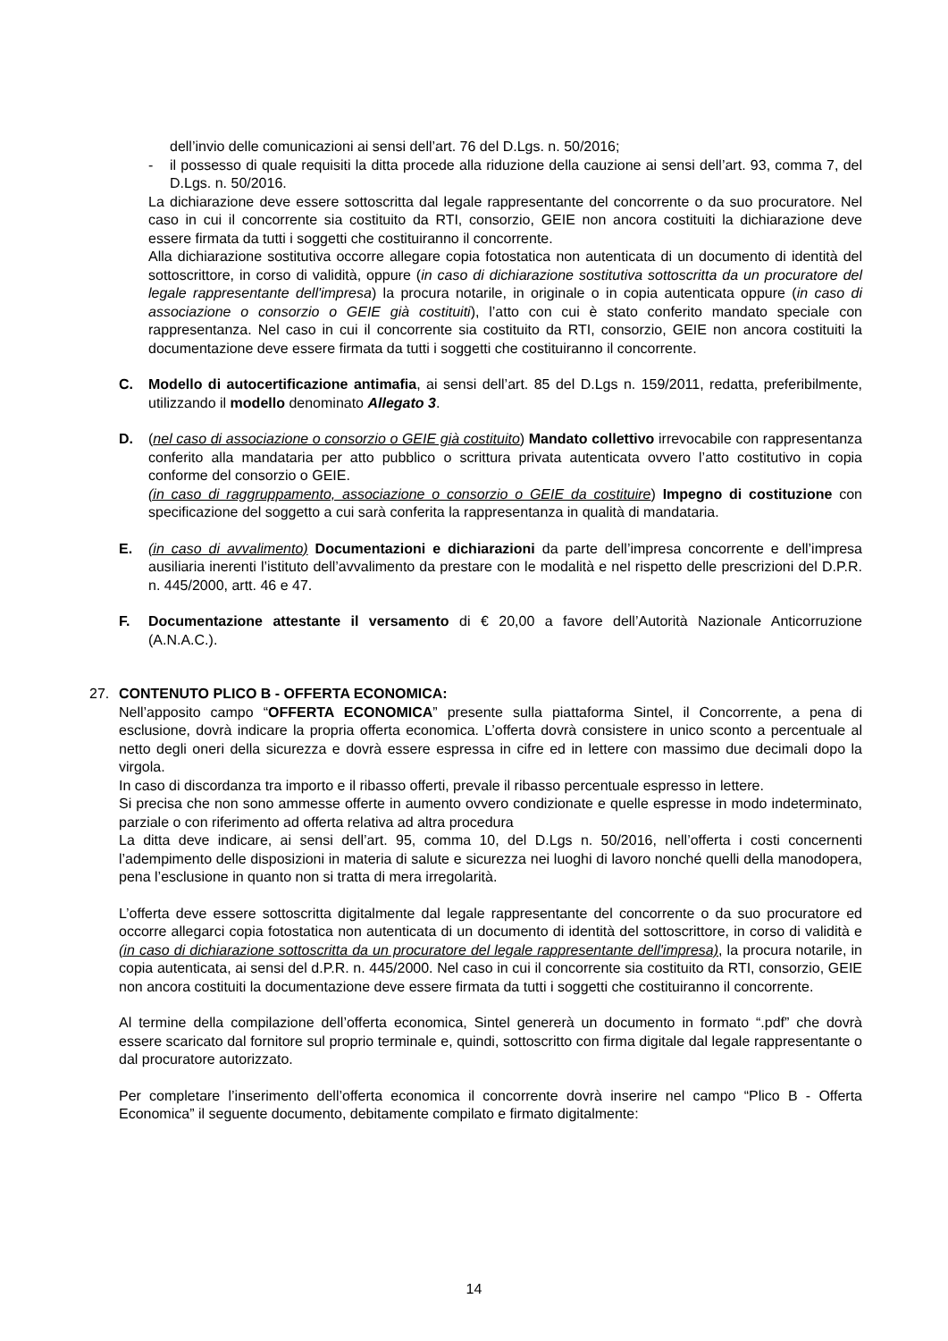dell’invio delle comunicazioni ai sensi dell’art. 76 del D.Lgs. n. 50/2016;
- il possesso di quale requisiti la ditta procede alla riduzione della cauzione ai sensi dell’art. 93, comma 7, del D.Lgs. n. 50/2016.
La dichiarazione deve essere sottoscritta dal legale rappresentante del concorrente o da suo procuratore. Nel caso in cui il concorrente sia costituito da RTI, consorzio, GEIE non ancora costituiti la dichiarazione deve essere firmata da tutti i soggetti che costituiranno il concorrente.
Alla dichiarazione sostitutiva occorre allegare copia fotostatica non autenticata di un documento di identità del sottoscrittore, in corso di validità, oppure (in caso di dichiarazione sostitutiva sottoscritta da un procuratore del legale rappresentante dell'impresa) la procura notarile, in originale o in copia autenticata oppure (in caso di associazione o consorzio o GEIE già costituiti), l’atto con cui è stato conferito mandato speciale con rappresentanza. Nel caso in cui il concorrente sia costituito da RTI, consorzio, GEIE non ancora costituiti la documentazione deve essere firmata da tutti i soggetti che costituiranno il concorrente.
C. Modello di autocertificazione antimafia, ai sensi dell’art. 85 del D.Lgs n. 159/2011, redatta, preferibilmente, utilizzando il modello denominato Allegato 3.
D. (nel caso di associazione o consorzio o GEIE già costituito) Mandato collettivo irrevocabile con rappresentanza conferito alla mandataria per atto pubblico o scrittura privata autenticata ovvero l’atto costitutivo in copia conforme del consorzio o GEIE.
(in caso di raggruppamento, associazione o consorzio o GEIE da costituire) Impegno di costituzione con specificazione del soggetto a cui sarà conferita la rappresentanza in qualità di mandataria.
E. (in caso di avvalimento) Documentazioni e dichiarazioni da parte dell’impresa concorrente e dell’impresa ausiliaria inerenti l’istituto dell’avvalimento da prestare con le modalità e nel rispetto delle prescrizioni del D.P.R. n. 445/2000, artt. 46 e 47.
F. Documentazione attestante il versamento di € 20,00 a favore dell’Autorità Nazionale Anticorruzione (A.N.A.C.).
27. CONTENUTO PLICO B - OFFERTA ECONOMICA:
Nell’apposito campo “OFFERTA ECONOMICA” presente sulla piattaforma Sintel, il Concorrente, a pena di esclusione, dovrà indicare la propria offerta economica. L’offerta dovrà consistere in unico sconto a percentuale al netto degli oneri della sicurezza e dovrà essere espressa in cifre ed in lettere con massimo due decimali dopo la virgola.
In caso di discordanza tra importo e il ribasso offerti, prevale il ribasso percentuale espresso in lettere.
Si precisa che non sono ammesse offerte in aumento ovvero condizionate e quelle espresse in modo indeterminato, parziale o con riferimento ad offerta relativa ad altra procedura
La ditta deve indicare, ai sensi dell’art. 95, comma 10, del D.Lgs n. 50/2016, nell’offerta i costi concernenti l’adempimento delle disposizioni in materia di salute e sicurezza nei luoghi di lavoro nonché quelli della manodopera, pena l’esclusione in quanto non si tratta di mera irregolarità.
L’offerta deve essere sottoscritta digitalmente dal legale rappresentante del concorrente o da suo procuratore ed occorre allegarci copia fotostatica non autenticata di un documento di identità del sottoscrittore, in corso di validità e (in caso di dichiarazione sottoscritta da un procuratore del legale rappresentante dell'impresa), la procura notarile, in copia autenticata, ai sensi del d.P.R. n. 445/2000. Nel caso in cui il concorrente sia costituito da RTI, consorzio, GEIE non ancora costituiti la documentazione deve essere firmata da tutti i soggetti che costituiranno il concorrente.
Al termine della compilazione dell’offerta economica, Sintel genererà un documento in formato “.pdf” che dovrà essere scaricato dal fornitore sul proprio terminale e, quindi, sottoscritto con firma digitale dal legale rappresentante o dal procuratore autorizzato.
Per completare l’inserimento dell’offerta economica il concorrente dovrà inserire nel campo “Plico B - Offerta Economica” il seguente documento, debitamente compilato e firmato digitalmente:
14